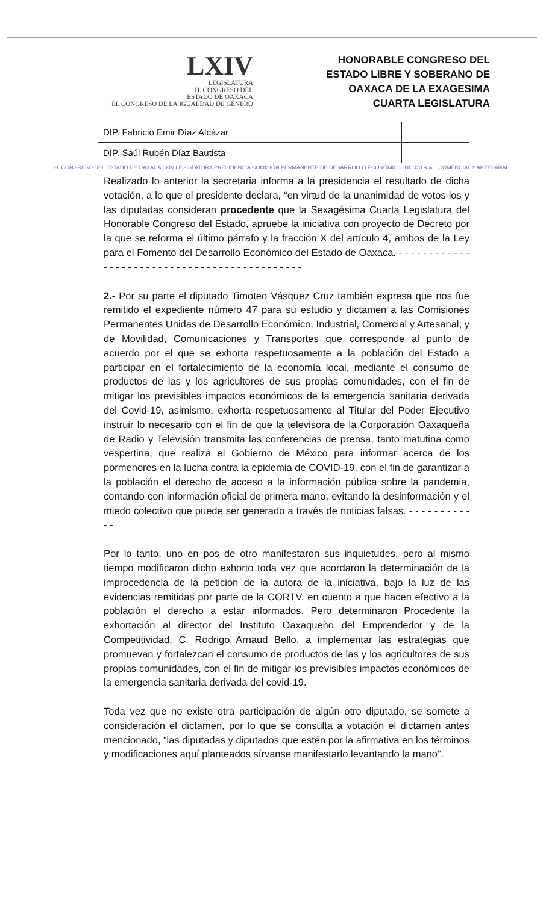LXIV
LEGISLATURA
H. CONGRESO DEL
ESTADO DE OAXACA
EL CONGRESO DE LA IGUALDAD DE GÉNERO
HONORABLE CONGRESO DEL
ESTADO LIBRE Y SOBERANO DE
OAXACA DE LA EXAGESIMA
CUARTA LEGISLATURA
| DIP. Fabricio Emir Díaz Alcázar | | |
| DIP. Saúl Rubén Díaz Bautista | | |
H. CONGRESO DEL ESTADO DE OAXACA LXIV LEGISLATURA PRESIDENCIA COMISIÓN PERMANENTE DE DESARROLLO ECONÓMICO INDUSTRIAL, COMERCIAL Y ARTESANAL
Realizado lo anterior la secretaria informa a la presidencia el resultado de dicha votación, a lo que el presidente declara, “en virtud de la unanimidad de votos los y las diputadas consideran procedente que la Sexagésima Cuarta Legislatura del Honorable Congreso del Estado, apruebe la iniciativa con proyecto de Decreto por la que se reforma el último párrafo y la fracción X del artículo 4, ambos de la Ley para el Fomento del Desarrollo Económico del Estado de Oaxaca. - - - - - - - - - - - - - - - - - - - - - - - - - - - - - - - - - - - - - - - - - - - - -
2.- Por su parte el diputado Timoteo Vásquez Cruz también expresa que nos fue remitido el expediente número 47 para su estudio y dictamen a las Comisiones Permanentes Unidas de Desarrollo Económico, Industrial, Comercial y Artesanal; y de Movilidad, Comunicaciones y Transportes que corresponde al punto de acuerdo por el que se exhorta respetuosamente a la población del Estado a participar en el fortalecimiento de la economía local, mediante el consumo de productos de las y los agricultores de sus propias comunidades, con el fin de mitigar los previsibles impactos económicos de la emergencia sanitaria derivada del Covid-19, asimismo, exhorta respetuosamente al Titular del Poder Ejecutivo instruir lo necesario con el fin de que la televisora de la Corporación Oaxaqueña de Radio y Televisión transmita las conferencias de prensa, tanto matutina como vespertina, que realiza el Gobierno de México para informar acerca de los pormenores en la lucha contra la epidemia de COVID-19, con el fin de garantizar a la población el derecho de acceso a la información pública sobre la pandemia, contando con información oficial de primera mano, evitando la desinformación y el miedo colectivo que puede ser generado a través de noticias falsas. - - - - - - - - - - - -
Por lo tanto, uno en pos de otro manifestaron sus inquietudes, pero al mismo tiempo modificaron dicho exhorto toda vez que acordaron la determinación de la improcedencia de la petición de la autora de la iniciativa, bajo la luz de las evidencias remitidas por parte de la CORTV, en cuento a que hacen efectivo a la población el derecho a estar informados. Pero determinaron Procedente la exhortación al director del Instituto Oaxaqueño del Emprendedor y de la Competitividad, C. Rodrigo Arnaud Bello, a implementar las estrategias que promuevan y fortalezcan el consumo de productos de las y los agricultores de sus propias comunidades, con el fin de mitigar los previsibles impactos económicos de la emergencia sanitaria derivada del covid-19.
Toda vez que no existe otra participación de algún otro diputado, se somete a consideración el dictamen, por lo que se consulta a votación el dictamen antes mencionado, “las diputadas y diputados que estén por la afirmativa en los términos y modificaciones aquí planteados sírvanse manifestarlo levantando la mano”.